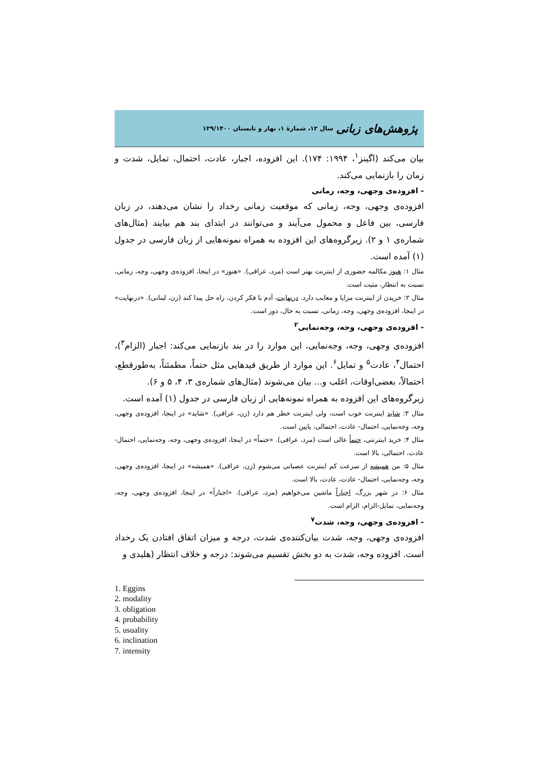پژوهش‌های زبانی سال ۱۲، شمارهٔ ۱، بهار و تابستان ۱۲۹/۱۴۰۰
بیان می‌کند (اگینز<sup>۱</sup>، ۱۹۹۴: ۱۷۴). این افزوده، اجبار، عادت، احتمال، تمایل، شدت و زمان را بازنمایی می‌کند.
- افزوده‌ی وجهی، وجه، زمانی
افزوده‌ی وجهی، وجه، زمانی که موقعیت زمانی رخداد را نشان می‌دهند، در زبان فارسی، بین فاعل و محمول می‌آیند و می‌توانند در ابتدای بند هم بیایند (مثال‌های شماره‌ی ۱ و ۲). زیرگروه‌های این افزوده به همراه نمونه‌هایی از زبان فارسی در جدول (۱) آمده است.
مثال ۱: هنوز مکالمه حضوری از اینترنت بهتر است (مرد، عراقی). «هنوز» در اینجا، افزوده‌ی وجهی، وجه، زمانی، نسبت به انتظار، مثبت است.
مثال ۲: خریدن از اینترنت مزایا و معایب دارد. درنهایت، آدم با فکر کردن، راه حل پیدا کند (زن، لبنانی). «درنهایت» در اینجا، افزوده‌ی وجهی، وجه، زمانی، نسبت به حال، دور است.
- افزوده‌ی وجهی، وجه، وجه‌نمایی<sup>۲</sup>
افزوده‌ی وجهی، وجه، وجه‌نمایی، این موارد را در بند بازنمایی می‌کند: اجبار (الزام<sup>۳</sup>)، احتمال<sup>۴</sup>، عادت<sup>۵</sup> و تمایل<sup>۶</sup>. این موارد از طریق قیدهایی مثل حتماً، مطمئناً، به‌طورقطع، احتمالاً، بعضی‌اوقات، اغلب و... بیان می‌شوند (مثال‌های شماره‌ی ۳، ۴، ۵ و ۶).
زیرگروه‌های این افزوده به همراه نمونه‌هایی از زبان فارسی در جدول (۱) آمده است.
مثال ۳: شاید اینترنت خوب است، ولی اینترنت خطر هم دارد (زن، عراقی). «شاید» در اینجا، افزوده‌ی وجهی، وجه، وجه‌نمایی، احتمال- عادت، احتمالی، پایین است.
مثال ۴: خرید اینترنتی، حتماً عالی است (مرد، عراقی). «حتماً» در اینجا، افزوده‌ی وجهی، وجه، وجه‌نمایی، احتمال- عادت، احتمالی، بالا است.
مثال ۵: من همیشه از سرعت کم اینترنت عصبانی می‌شوم (زن، عراقی). «همیشه» در اینجا، افزوده‌ی وجهی، وجه، وجه‌نمایی، احتمال- عادت، عادت، بالا است.
مثال ۶: در شهر بزرگ، اجباراً ماشین می‌خواهیم (مرد، عراقی). «اجباراً» در اینجا، افزوده‌ی وجهی، وجه، وجه‌نمایی، تمایل-الزام، الزام است.
- افزوده‌ی وجهی، وجه، شدت<sup>۷</sup>
افزوده‌ی وجهی، وجه، شدت بیان‌کننده‌ی شدت، درجه و میزان اتفاق افتادن یک رخداد است. افزوده وجه، شدت به دو بخش تقسیم می‌شوند: درجه و خلاف انتظار (هلیدی و
1. Eggins
2. modality
3. obligation
4. probability
5. usuality
6. inclination
7. intensity